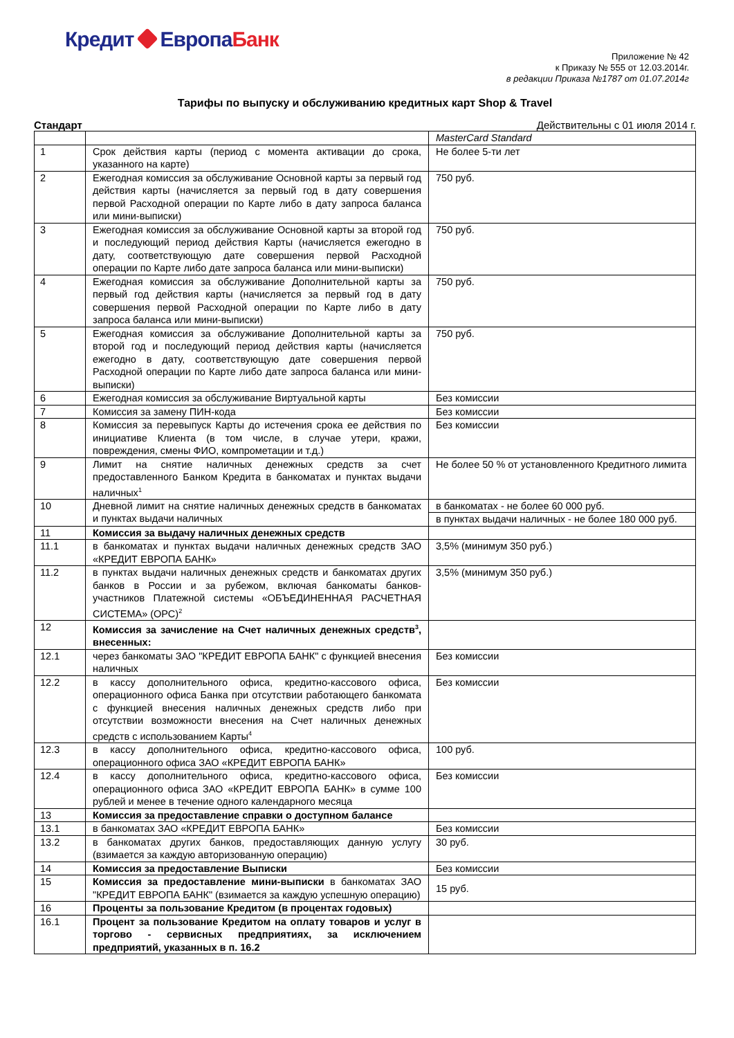Кредит ЕвропаБанк
Приложение № 42
к Приказу № 555 от 12.03.2014г.
в редакции Приказа №1787 от 01.07.2014г
Тарифы по выпуску и обслуживанию кредитных карт Shop & Travel
Стандарт Действительны с 01 июля 2014 г.
| | | MasterCard Standard |
| 1 | Срок действия карты (период с момента активации до срока, указанного на карте) | Не более 5-ти лет |
| 2 | Ежегодная комиссия за обслуживание Основной карты за первый год действия карты (начисляется за первый год в дату совершения первой Расходной операции по Карте либо в дату запроса баланса или мини-выписки) | 750 руб. |
| 3 | Ежегодная комиссия за обслуживание Основной карты за второй год и последующий период действия Карты (начисляется ежегодно в дату, соответствующую дате совершения первой Расходной операции по Карте либо дате запроса баланса или мини-выписки) | 750 руб. |
| 4 | Ежегодная комиссия за обслуживание Дополнительной карты за первый год действия карты (начисляется за первый год в дату совершения первой Расходной операции по Карте либо в дату запроса баланса или мини-выписки) | 750 руб. |
| 5 | Ежегодная комиссия за обслуживание Дополнительной карты за второй год и последующий период действия карты (начисляется ежегодно в дату, соответствующую дате совершения первой Расходной операции по Карте либо дате запроса баланса или мини-выписки) | 750 руб. |
| 6 | Ежегодная комиссия за обслуживание Виртуальной карты | Без комиссии |
| 7 | Комиссия за замену ПИН-кода | Без комиссии |
| 8 | Комиссия за перевыпуск Карты до истечения срока ее действия по инициативе Клиента (в том числе, в случае утери, кражи, повреждения, смены ФИО, компрометации и т.д.) | Без комиссии |
| 9 | Лимит на снятие наличных денежных средств за счет предоставленного Банком Кредита в банкоматах и пунктах выдачи наличных<sup>1</sup> | Не более 50 % от установленного Кредитного лимита |
| 10 | Дневной лимит на снятие наличных денежных средств в банкоматах и пунктах выдачи наличных | в банкоматах - не более 60 000 руб. |
| | | в пунктах выдачи наличных - не более 180 000 руб. |
| 11 | Комиссия за выдачу наличных денежных средств | |
| 11.1 | в банкоматах и пунктах выдачи наличных денежных средств ЗАО «КРЕДИТ ЕВРОПА БАНК» | 3,5% (минимум 350 руб.) |
| 11.2 | в пунктах выдачи наличных денежных средств и банкоматах других банков в России и за рубежом, включая банкоматы банков- участников Платежной системы «ОБЪЕДИНЕННАЯ РАСЧЕТНАЯ СИСТЕМА» (ОРС)<sup>2</sup> | 3,5% (минимум 350 руб.) |
| 12 | Комиссия за зачисление на Счет наличных денежных средств<sup>3</sup>, внесенных: | |
| 12.1 | через банкоматы ЗАО "КРЕДИТ ЕВРОПА БАНК" с функцией внесения наличных | Без комиссии |
| 12.2 | в кассу дополнительного офиса, кредитно-кассового офиса, операционного офиса Банка при отсутствии работающего банкомата с функцией внесения наличных денежных средств либо при отсутствии возможности внесения на Счет наличных денежных средств с использованием Карты<sup>4</sup> | Без комиссии |
| 12.3 | в кассу дополнительного офиса, кредитно-кассового офиса, операционного офиса ЗАО «КРЕДИТ ЕВРОПА БАНК» | 100 руб. |
| 12.4 | в кассу дополнительного офиса, кредитно-кассового офиса, операционного офиса ЗАО «КРЕДИТ ЕВРОПА БАНК» в сумме 100 рублей и менее в течение одного календарного месяца | Без комиссии |
| 13 | Комиссия за предоставление справки о доступном балансе | |
| 13.1 | в банкоматах ЗАО «КРЕДИТ ЕВРОПА БАНК» | Без комиссии |
| 13.2 | в банкоматах других банков, предоставляющих данную услугу (взимается за каждую авторизованную операцию) | 30 руб. |
| 14 | Комиссия за предоставление Выписки | Без комиссии |
| 15 | Комиссия за предоставление мини-выписки в банкоматах ЗАО "КРЕДИТ ЕВРОПА БАНК" (взимается за каждую успешную операцию) | 15 руб. |
| 16 | Проценты за пользование Кредитом (в процентах годовых) | |
| 16.1 | Процент за пользование Кредитом на оплату товаров и услуг в торгово - сервисных предприятиях, за исключением предприятий, указанных в п. 16.2 | |